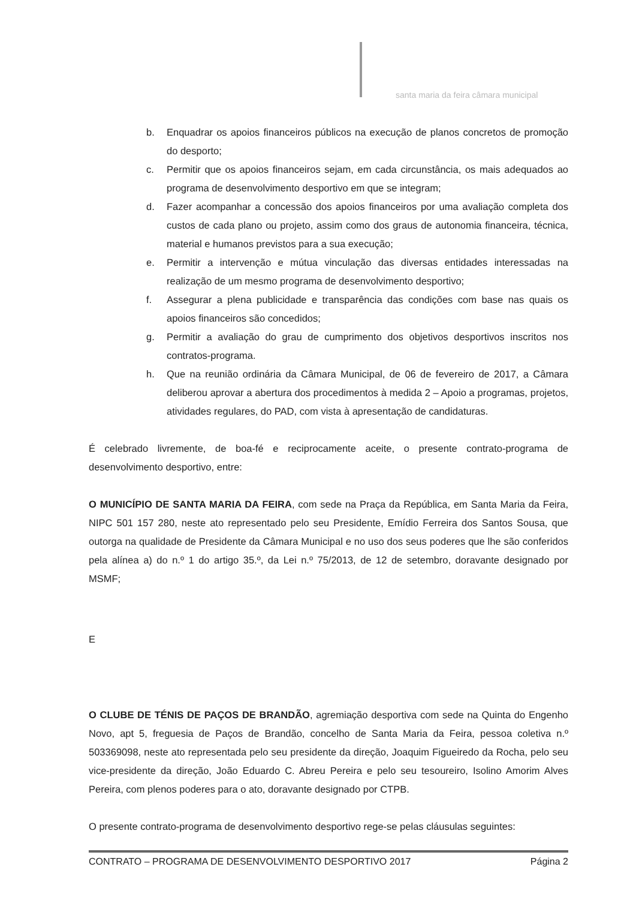santa maria da feira câmara municipal
b. Enquadrar os apoios financeiros públicos na execução de planos concretos de promoção do desporto;
c. Permitir que os apoios financeiros sejam, em cada circunstância, os mais adequados ao programa de desenvolvimento desportivo em que se integram;
d. Fazer acompanhar a concessão dos apoios financeiros por uma avaliação completa dos custos de cada plano ou projeto, assim como dos graus de autonomia financeira, técnica, material e humanos previstos para a sua execução;
e. Permitir a intervenção e mútua vinculação das diversas entidades interessadas na realização de um mesmo programa de desenvolvimento desportivo;
f. Assegurar a plena publicidade e transparência das condições com base nas quais os apoios financeiros são concedidos;
g. Permitir a avaliação do grau de cumprimento dos objetivos desportivos inscritos nos contratos-programa.
h. Que na reunião ordinária da Câmara Municipal, de 06 de fevereiro de 2017, a Câmara deliberou aprovar a abertura dos procedimentos à medida 2 – Apoio a programas, projetos, atividades regulares, do PAD, com vista à apresentação de candidaturas.
É celebrado livremente, de boa-fé e reciprocamente aceite, o presente contrato-programa de desenvolvimento desportivo, entre:
O MUNICÍPIO DE SANTA MARIA DA FEIRA, com sede na Praça da República, em Santa Maria da Feira, NIPC 501 157 280, neste ato representado pelo seu Presidente, Emídio Ferreira dos Santos Sousa, que outorga na qualidade de Presidente da Câmara Municipal e no uso dos seus poderes que lhe são conferidos pela alínea a) do n.º 1 do artigo 35.º, da Lei n.º 75/2013, de 12 de setembro, doravante designado por MSMF;
E
O CLUBE DE TÉNIS DE PAÇOS DE BRANDÃO, agremiação desportiva com sede na Quinta do Engenho Novo, apt 5, freguesia de Paços de Brandão, concelho de Santa Maria da Feira, pessoa coletiva n.º 503369098, neste ato representada pelo seu presidente da direção, Joaquim Figueiredo da Rocha, pelo seu vice-presidente da direção, João Eduardo C. Abreu Pereira e pelo seu tesoureiro, Isolino Amorim Alves Pereira, com plenos poderes para o ato, doravante designado por CTPB.
O presente contrato-programa de desenvolvimento desportivo rege-se pelas cláusulas seguintes:
CONTRATO – PROGRAMA DE DESENVOLVIMENTO DESPORTIVO 2017 Página 2